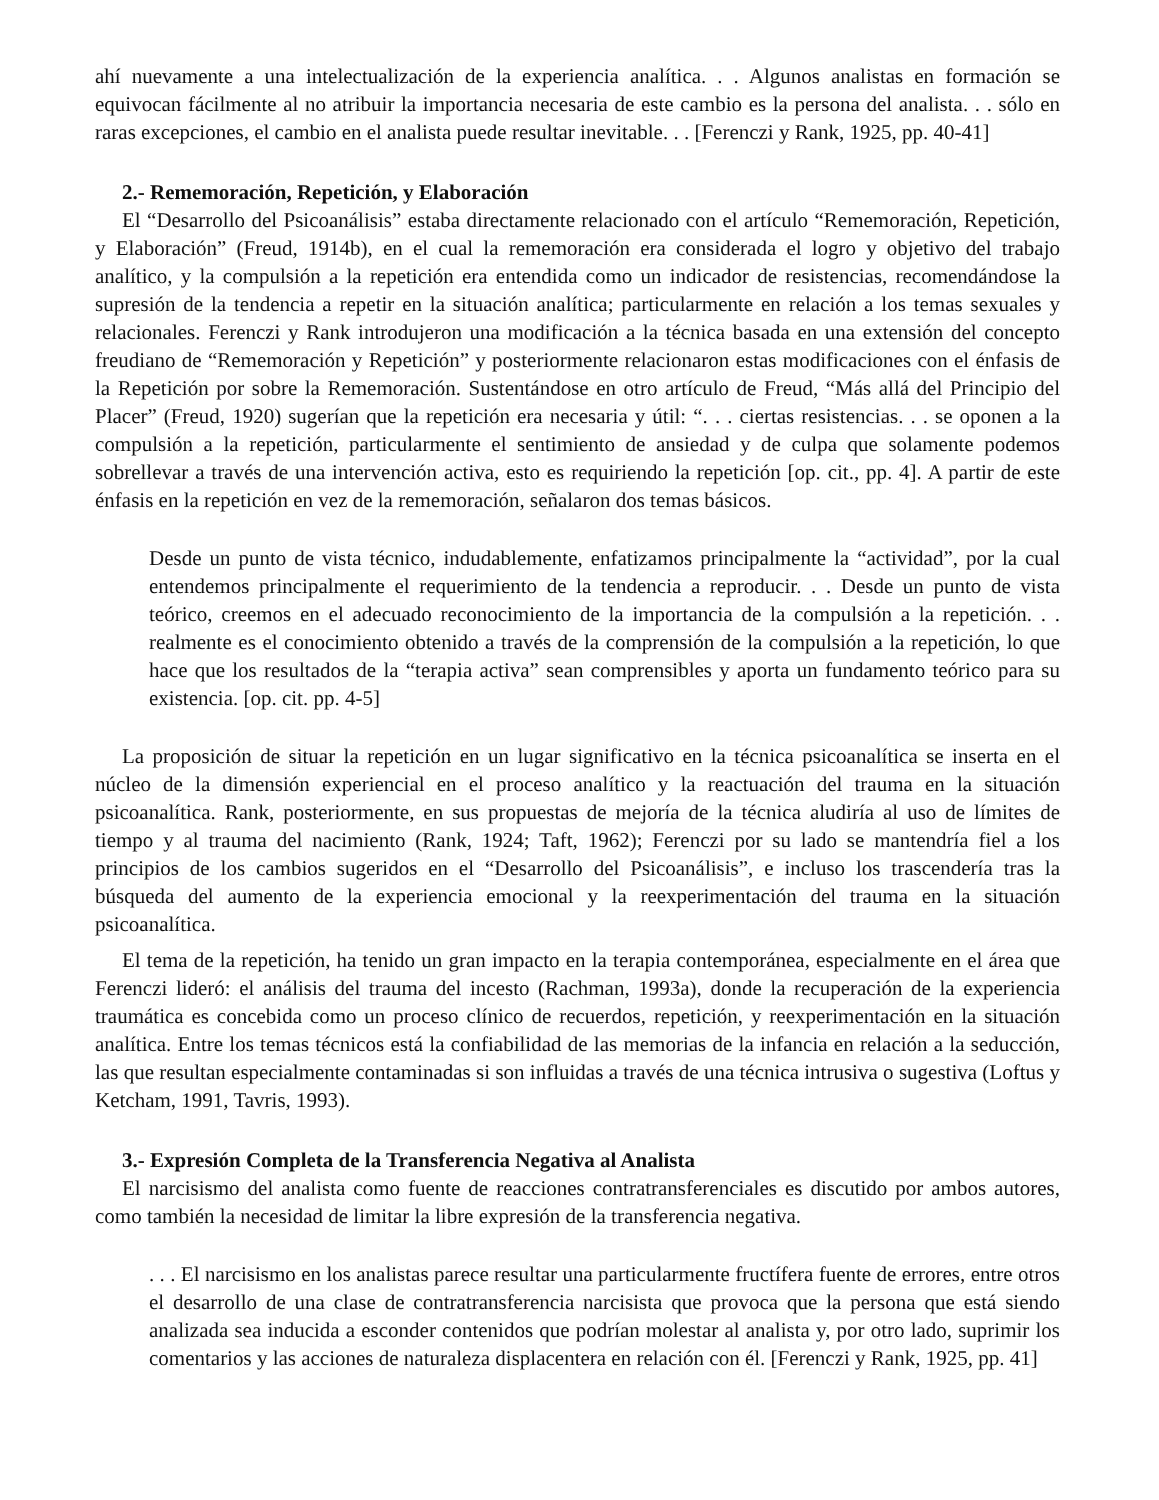ahí nuevamente a una intelectualización de la experiencia analítica. . . Algunos analistas en formación se equivocan fácilmente al no atribuir la importancia necesaria de este cambio es la persona del analista. . . sólo en raras excepciones, el cambio en el analista puede resultar inevitable. . . [Ferenczi y Rank, 1925, pp. 40-41]
2.- Rememoración, Repetición, y Elaboración
El “Desarrollo del Psicoanálisis” estaba directamente relacionado con el artículo “Rememoración, Repetición, y Elaboración” (Freud, 1914b), en el cual la rememoración era considerada el logro y objetivo del trabajo analítico, y la compulsión a la repetición era entendida como un indicador de resistencias, recomendándose la supresión de la tendencia a repetir en la situación analítica; particularmente en relación a los temas sexuales y relacionales. Ferenczi y Rank introdujeron una modificación a la técnica basada en una extensión del concepto freudiano de “Rememoración y Repetición” y posteriormente relacionaron estas modificaciones con el énfasis de la Repetición por sobre la Rememoración. Sustentándose en otro artículo de Freud, “Más allá del Principio del Placer” (Freud, 1920) sugerían que la repetición era necesaria y útil: “. . . ciertas resistencias. . . se oponen a la compulsión a la repetición, particularmente el sentimiento de ansiedad y de culpa que solamente podemos sobrellevar a través de una intervención activa, esto es requiriendo la repetición [op. cit., pp. 4]. A partir de este énfasis en la repetición en vez de la rememoración, señalaron dos temas básicos.
Desde un punto de vista técnico, indudablemente, enfatizamos principalmente la “actividad”, por la cual entendemos principalmente el requerimiento de la tendencia a reproducir. . . Desde un punto de vista teórico, creemos en el adecuado reconocimiento de la importancia de la compulsión a la repetición. . . realmente es el conocimiento obtenido a través de la comprensión de la compulsión a la repetición, lo que hace que los resultados de la “terapia activa” sean comprensibles y aporta un fundamento teórico para su existencia. [op. cit. pp. 4-5]
La proposición de situar la repetición en un lugar significativo en la técnica psicoanalítica se inserta en el núcleo de la dimensión experiencial en el proceso analítico y la reactuación del trauma en la situación psicoanalítica. Rank, posteriormente, en sus propuestas de mejoría de la técnica aludiría al uso de límites de tiempo y al trauma del nacimiento (Rank, 1924; Taft, 1962); Ferenczi por su lado se mantendría fiel a los principios de los cambios sugeridos en el “Desarrollo del Psicoanálisis”, e incluso los trascendería tras la búsqueda del aumento de la experiencia emocional y la reexperimentación del trauma en la situación psicoanalítica.
El tema de la repetición, ha tenido un gran impacto en la terapia contemporánea, especialmente en el área que Ferenczi lideró: el análisis del trauma del incesto (Rachman, 1993a), donde la recuperación de la experiencia traumática es concebida como un proceso clínico de recuerdos, repetición, y reexperimentación en la situación analítica. Entre los temas técnicos está la confiabilidad de las memorias de la infancia en relación a la seducción, las que resultan especialmente contaminadas si son influidas a través de una técnica intrusiva o sugestiva (Loftus y Ketcham, 1991, Tavris, 1993).
3.- Expresión Completa de la Transferencia Negativa al Analista
El narcisismo del analista como fuente de reacciones contratransferenciales es discutido por ambos autores, como también la necesidad de limitar la libre expresión de la transferencia negativa.
. . . El narcisismo en los analistas parece resultar una particularmente fructífera fuente de errores, entre otros el desarrollo de una clase de contratransferencia narcisista que provoca que la persona que está siendo analizada sea inducida a esconder contenidos que podrían molestar al analista y, por otro lado, suprimir los comentarios y las acciones de naturaleza displacentera en relación con él. [Ferenczi y Rank, 1925, pp. 41]